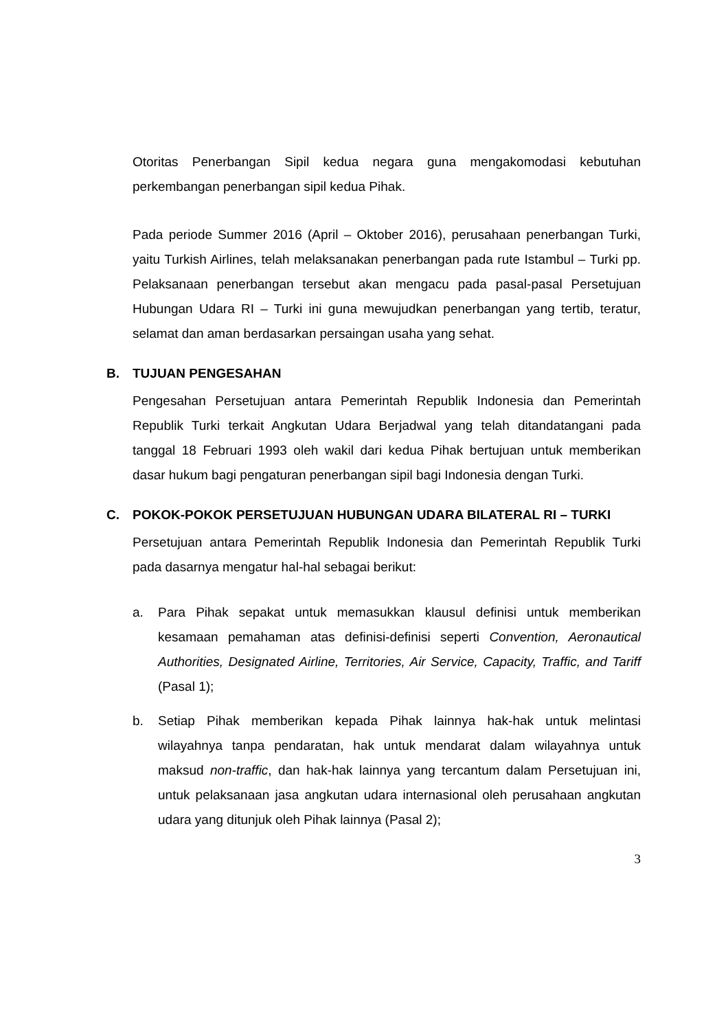Otoritas Penerbangan Sipil kedua negara guna mengakomodasi kebutuhan perkembangan penerbangan sipil kedua Pihak.
Pada periode Summer 2016 (April – Oktober 2016), perusahaan penerbangan Turki, yaitu Turkish Airlines, telah melaksanakan penerbangan pada rute Istambul – Turki pp. Pelaksanaan penerbangan tersebut akan mengacu pada pasal-pasal Persetujuan Hubungan Udara RI – Turki ini guna mewujudkan penerbangan yang tertib, teratur, selamat dan aman berdasarkan persaingan usaha yang sehat.
B. TUJUAN PENGESAHAN
Pengesahan Persetujuan antara Pemerintah Republik Indonesia dan Pemerintah Republik Turki terkait Angkutan Udara Berjadwal yang telah ditandatangani pada tanggal 18 Februari 1993 oleh wakil dari kedua Pihak bertujuan untuk memberikan dasar hukum bagi pengaturan penerbangan sipil bagi Indonesia dengan Turki.
C. POKOK-POKOK PERSETUJUAN HUBUNGAN UDARA BILATERAL RI – TURKI
Persetujuan antara Pemerintah Republik Indonesia dan Pemerintah Republik Turki pada dasarnya mengatur hal-hal sebagai berikut:
a. Para Pihak sepakat untuk memasukkan klausul definisi untuk memberikan kesamaan pemahaman atas definisi-definisi seperti Convention, Aeronautical Authorities, Designated Airline, Territories, Air Service, Capacity, Traffic, and Tariff (Pasal 1);
b. Setiap Pihak memberikan kepada Pihak lainnya hak-hak untuk melintasi wilayahnya tanpa pendaratan, hak untuk mendarat dalam wilayahnya untuk maksud non-traffic, dan hak-hak lainnya yang tercantum dalam Persetujuan ini, untuk pelaksanaan jasa angkutan udara internasional oleh perusahaan angkutan udara yang ditunjuk oleh Pihak lainnya (Pasal 2);
3